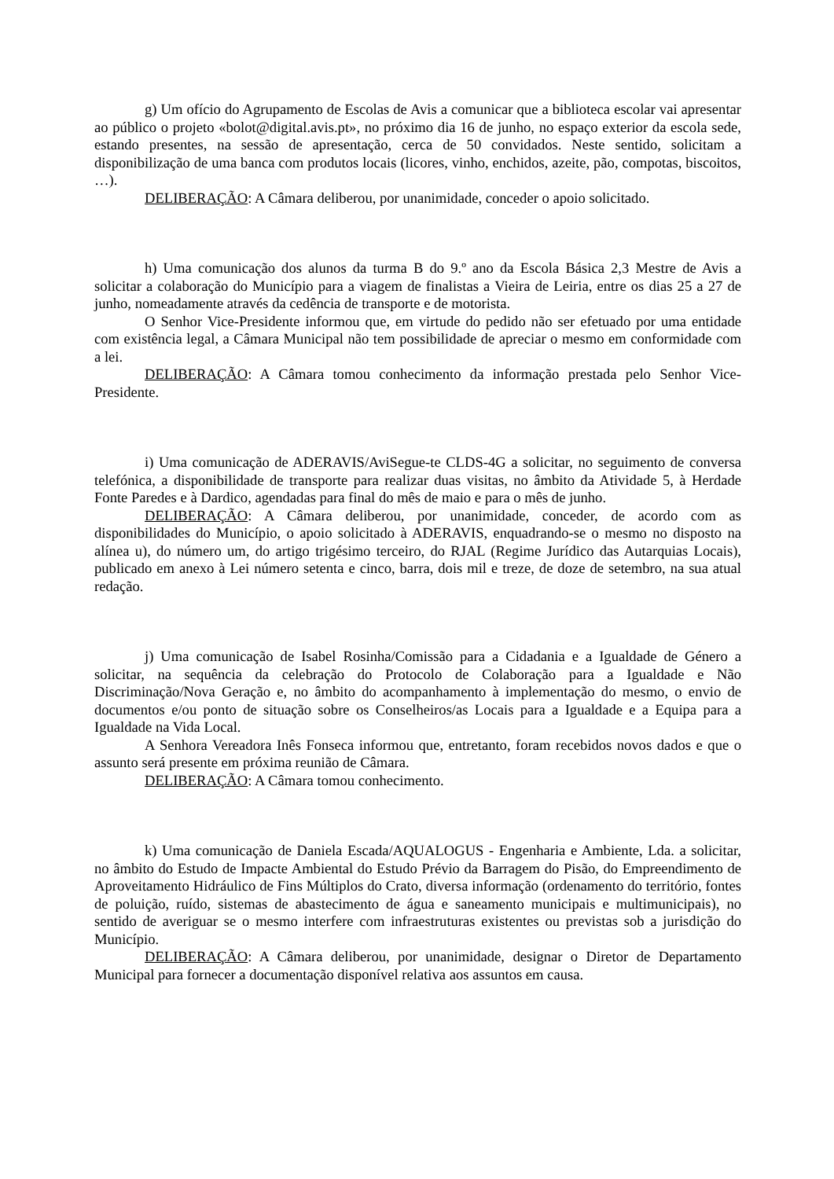g) Um ofício do Agrupamento de Escolas de Avis a comunicar que a biblioteca escolar vai apresentar ao público o projeto «bolot@digital.avis.pt», no próximo dia 16 de junho, no espaço exterior da escola sede, estando presentes, na sessão de apresentação, cerca de 50 convidados. Neste sentido, solicitam a disponibilização de uma banca com produtos locais (licores, vinho, enchidos, azeite, pão, compotas, biscoitos, …).
DELIBERAÇÃO: A Câmara deliberou, por unanimidade, conceder o apoio solicitado.
h) Uma comunicação dos alunos da turma B do 9.º ano da Escola Básica 2,3 Mestre de Avis a solicitar a colaboração do Município para a viagem de finalistas a Vieira de Leiria, entre os dias 25 a 27 de junho, nomeadamente através da cedência de transporte e de motorista.
O Senhor Vice-Presidente informou que, em virtude do pedido não ser efetuado por uma entidade com existência legal, a Câmara Municipal não tem possibilidade de apreciar o mesmo em conformidade com a lei.
DELIBERAÇÃO: A Câmara tomou conhecimento da informação prestada pelo Senhor Vice-Presidente.
i) Uma comunicação de ADERAVIS/AviSegue-te CLDS-4G a solicitar, no seguimento de conversa telefónica, a disponibilidade de transporte para realizar duas visitas, no âmbito da Atividade 5, à Herdade Fonte Paredes e à Dardico, agendadas para final do mês de maio e para o mês de junho.
DELIBERAÇÃO: A Câmara deliberou, por unanimidade, conceder, de acordo com as disponibilidades do Município, o apoio solicitado à ADERAVIS, enquadrando-se o mesmo no disposto na alínea u), do número um, do artigo trigésimo terceiro, do RJAL (Regime Jurídico das Autarquias Locais), publicado em anexo à Lei número setenta e cinco, barra, dois mil e treze, de doze de setembro, na sua atual redação.
j) Uma comunicação de Isabel Rosinha/Comissão para a Cidadania e a Igualdade de Género a solicitar, na sequência da celebração do Protocolo de Colaboração para a Igualdade e Não Discriminação/Nova Geração e, no âmbito do acompanhamento à implementação do mesmo, o envio de documentos e/ou ponto de situação sobre os Conselheiros/as Locais para a Igualdade e a Equipa para a Igualdade na Vida Local.
A Senhora Vereadora Inês Fonseca informou que, entretanto, foram recebidos novos dados e que o assunto será presente em próxima reunião de Câmara.
DELIBERAÇÃO: A Câmara tomou conhecimento.
k) Uma comunicação de Daniela Escada/AQUALOGUS - Engenharia e Ambiente, Lda. a solicitar, no âmbito do Estudo de Impacte Ambiental do Estudo Prévio da Barragem do Pisão, do Empreendimento de Aproveitamento Hidráulico de Fins Múltiplos do Crato, diversa informação (ordenamento do território, fontes de poluição, ruído, sistemas de abastecimento de água e saneamento municipais e multimunicipais), no sentido de averiguar se o mesmo interfere com infraestruturas existentes ou previstas sob a jurisdição do Município.
DELIBERAÇÃO: A Câmara deliberou, por unanimidade, designar o Diretor de Departamento Municipal para fornecer a documentação disponível relativa aos assuntos em causa.